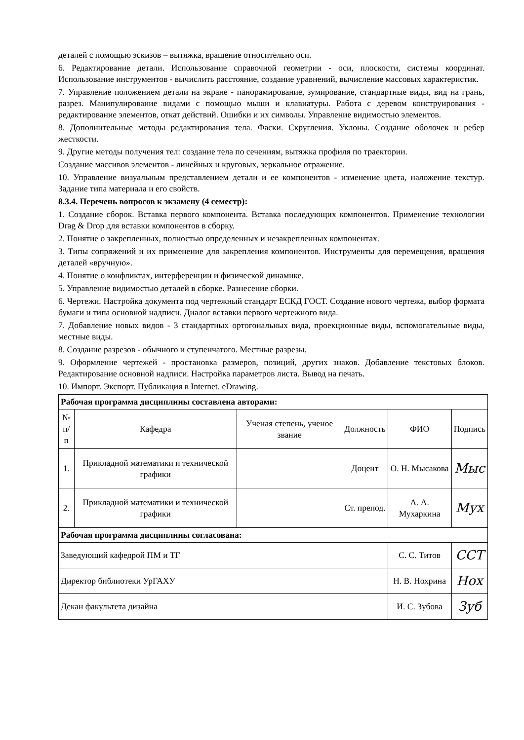деталей с помощью эскизов – вытяжка, вращение относительно оси.
6. Редактирование детали. Использование справочной геометрии - оси, плоскости, системы координат. Использование инструментов - вычислить расстояние, создание уравнений, вычисление массовых характеристик.
7. Управление положением детали на экране - панорамирование, зумирование, стандартные виды, вид на грань, разрез. Манипулирование видами с помощью мыши и клавиатуры. Работа с деревом конструирования - редактирование элементов, откат действий. Ошибки и их символы. Управление видимостью элементов.
8. Дополнительные методы редактирования тела. Фаски. Скругления. Уклоны. Создание оболочек и ребер жесткости.
9. Другие методы получения тел: создание тела по сечениям, вытяжка профиля по траектории.
Создание массивов элементов - линейных и круговых, зеркальное отражение.
10. Управление визуальным представлением детали и ее компонентов - изменение цвета, наложение текстур. Задание типа материала и его свойств.
8.3.4. Перечень вопросов к экзамену (4 семестр):
1. Создание сборок. Вставка первого компонента. Вставка последующих компонентов. Применение технологии Drag & Drop для вставки компонентов в сборку.
2. Понятие о закрепленных, полностью определенных и незакрепленных компонентах.
3. Типы сопряжений и их применение для закрепления компонентов. Инструменты для перемещения, вращения деталей «вручную».
4. Понятие о конфликтах, интерференции и физической динамике.
5. Управление видимостью деталей в сборке. Разнесение сборки.
6. Чертежи. Настройка документа под чертежный стандарт ЕСКД ГОСТ. Создание нового чертежа, выбор формата бумаги и типа основной надписи. Диалог вставки первого чертежного вида.
7. Добавление новых видов - 3 стандартных ортогональных вида, проекционные виды, вспомогательные виды, местные виды.
8. Создание разрезов - обычного и ступенчатого. Местные разрезы.
9. Оформление чертежей - простановка размеров, позиций, других знаков. Добавление текстовых блоков. Редактирование основной надписи. Настройка параметров листа. Вывод на печать.
10. Импорт. Экспорт. Публикация в Internet. eDrawing.
| Рабочая программа дисциплины составлена авторами: | | | | | |
| № п/п | Кафедра | Ученая степень, ученое звание | Должность | ФИО | Подпись |
| 1. | Прикладной математики и технической графики | | Доцент | О. Н. Мысакова | Мыс |
| 2. | Прикладной математики и технической графики | | Ст. препод. | А. А. Мухаркина | Мух |
| Рабочая программа дисциплины согласована: | | | | | |
| Заведующий кафедрой ПМ и ТГ | | | | С. С. Титов | ССТ |
| Директор библиотеки УрГАХУ | | | | Н. В. Нохрина | Нох |
| Декан факультета дизайна | | | | И. С. Зубова | Зуб |